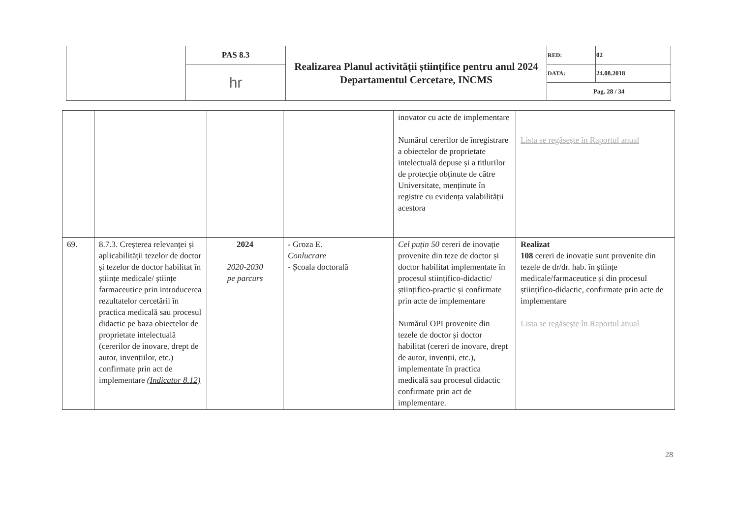| | PAS 8.3 | Realizarea Planul activității științifice pentru anul 2024 Departamentul Cercetare, INCMS | RED: | 02 |
| | hr | | DATA: | 24.08.2018 |
| | | | Pag. 28 / 34 | |
| | | | | inovator cu acte de implementare Numărul cererilor de înregistrare a obiectelor de proprietate intelectuală depuse și a titlurilor de protecție obținute de către Universitate, menținute în registre cu evidența valabilității acestora | Lista se regăsește în Raportul anual |
| 69. | 8.7.3. Creșterea relevanței și aplicabilității tezelor de doctor și tezelor de doctor habilitat în științe medicale/ științe farmaceutice prin introducerea rezultatelor cercetării în practica medicală sau procesul didactic pe baza obiectelor de proprietate intelectuală (cererilor de inovare, drept de autor, invențiilor, etc.) confirmate prin act de implementare (Indicator 8.12) | 2024 2020-2030 pe parcurs | - Groza E. Conlucrare - Școala doctorală | Cel puțin 50 cereri de inovație provenite din teze de doctor și doctor habilitat implementate în procesul stiințifico-didactic/ științifico-practic și confirmate prin acte de implementare Numărul OPI provenite din tezele de doctor și doctor habilitat (cereri de inovare, drept de autor, invenții, etc.), implementate în practica medicală sau procesul didactic confirmate prin act de implementare. | Realizat 108 cereri de inovație sunt provenite din tezele de dr/dr. hab. în științe medicale/farmaceutice și din procesul științifico-didactic, confirmate prin acte de implementare Lista se regăsește în Raportul anual |
28